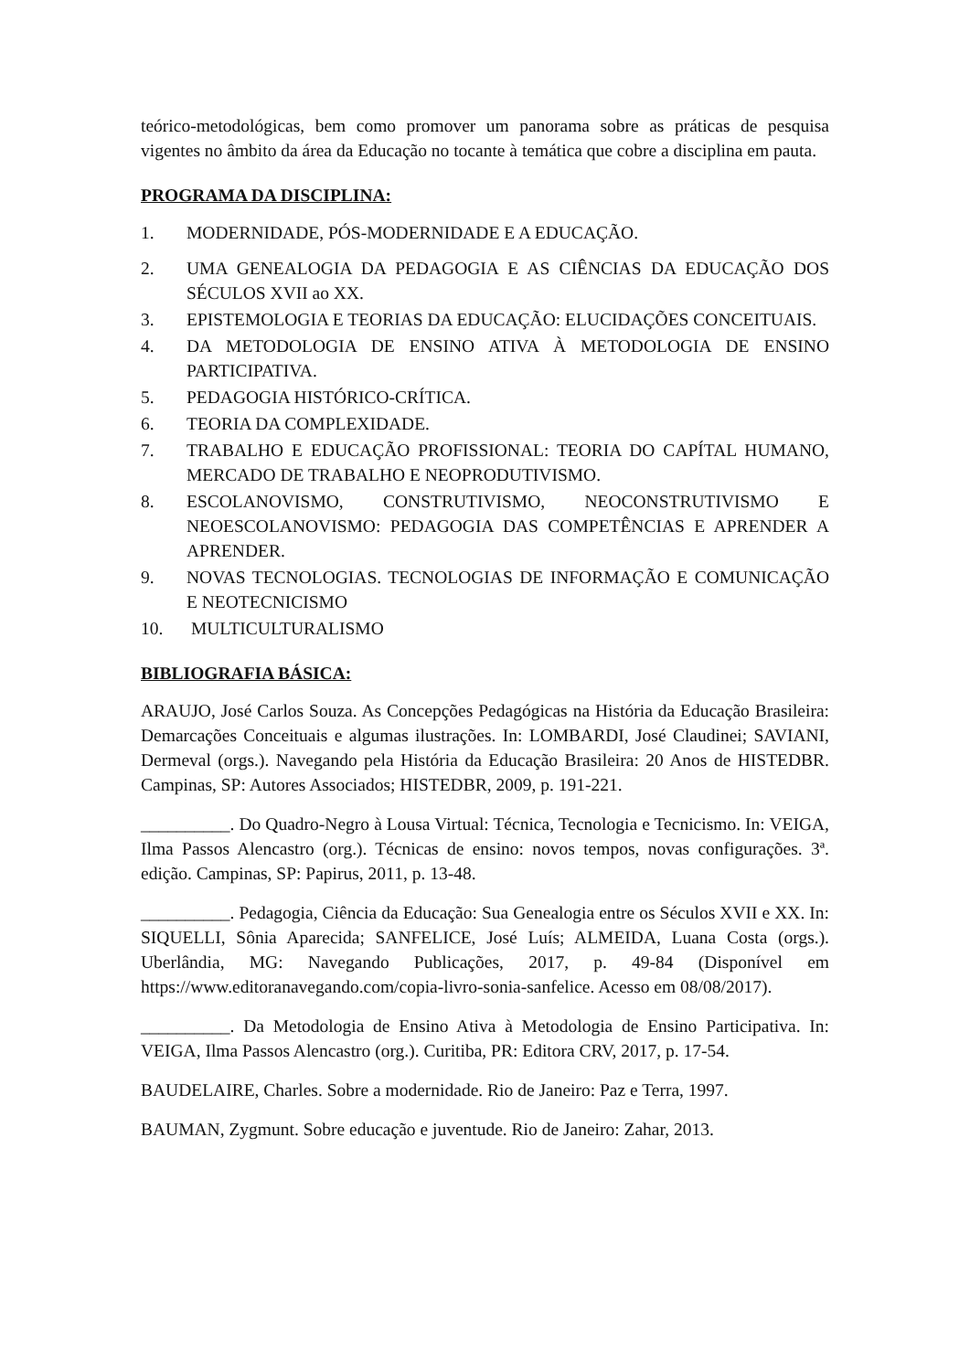teórico-metodológicas, bem como promover um panorama sobre as práticas de pesquisa vigentes no âmbito da área da Educação no tocante à temática que cobre a disciplina em pauta.
PROGRAMA DA DISCIPLINA:
1. MODERNIDADE, PÓS-MODERNIDADE E A EDUCAÇÃO.
2. UMA GENEALOGIA DA PEDAGOGIA E AS CIÊNCIAS DA EDUCAÇÃO DOS SÉCULOS XVII ao XX.
3. EPISTEMOLOGIA E TEORIAS DA EDUCAÇÃO: ELUCIDAÇÕES CONCEITUAIS.
4. DA METODOLOGIA DE ENSINO ATIVA À METODOLOGIA DE ENSINO PARTICIPATIVA.
5. PEDAGOGIA HISTÓRICO-CRÍTICA.
6. TEORIA DA COMPLEXIDADE.
7. TRABALHO E EDUCAÇÃO PROFISSIONAL: TEORIA DO CAPÍTAL HUMANO, MERCADO DE TRABALHO E NEOPRODUTIVISMO.
8. ESCOLANOVISMO, CONSTRUTIVISMO, NEOCONSTRUTIVISMO E NEOESCOLANOVISMO: PEDAGOGIA DAS COMPETÊNCIAS E APRENDER A APRENDER.
9. NOVAS TECNOLOGIAS. TECNOLOGIAS DE INFORMAÇÃO E COMUNICAÇÃO E NEOTECNICISMO
10. MULTICULTURALISMO
BIBLIOGRAFIA BÁSICA:
ARAUJO, José Carlos Souza. As Concepções Pedagógicas na História da Educação Brasileira: Demarcações Conceituais e algumas ilustrações. In: LOMBARDI, José Claudinei; SAVIANI, Dermeval (orgs.). Navegando pela História da Educação Brasileira: 20 Anos de HISTEDBR. Campinas, SP: Autores Associados; HISTEDBR, 2009, p. 191-221.
__________. Do Quadro-Negro à Lousa Virtual: Técnica, Tecnologia e Tecnicismo. In: VEIGA, Ilma Passos Alencastro (org.). Técnicas de ensino: novos tempos, novas configurações. 3ª. edição. Campinas, SP: Papirus, 2011, p. 13-48.
__________. Pedagogia, Ciência da Educação: Sua Genealogia entre os Séculos XVII e XX. In: SIQUELLI, Sônia Aparecida; SANFELICE, José Luís; ALMEIDA, Luana Costa (orgs.). Uberlândia, MG: Navegando Publicações, 2017, p. 49-84 (Disponível em https://www.editoranavegando.com/copia-livro-sonia-sanfelice. Acesso em 08/08/2017).
__________. Da Metodologia de Ensino Ativa à Metodologia de Ensino Participativa. In: VEIGA, Ilma Passos Alencastro (org.). Curitiba, PR: Editora CRV, 2017, p. 17-54.
BAUDELAIRE, Charles. Sobre a modernidade. Rio de Janeiro: Paz e Terra, 1997.
BAUMAN, Zygmunt. Sobre educação e juventude. Rio de Janeiro: Zahar, 2013.